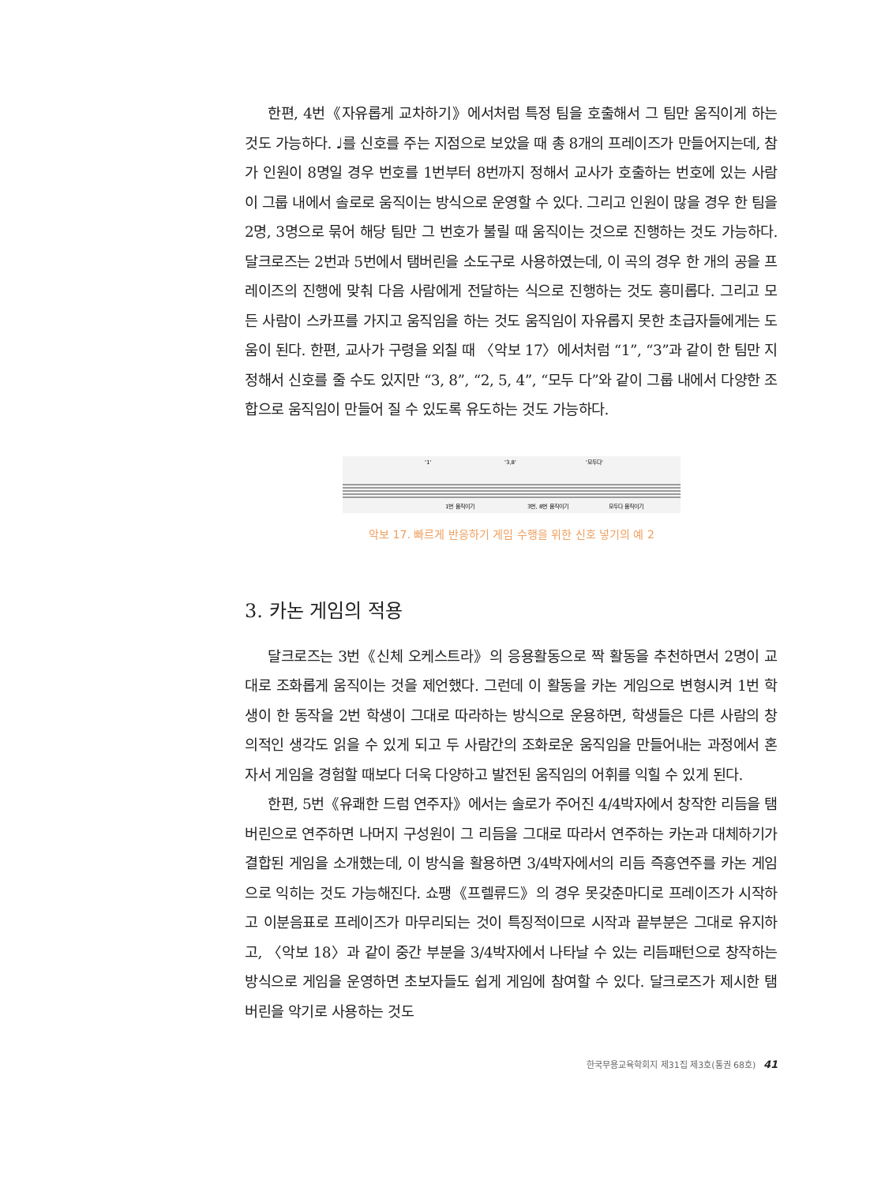한편, 4번《자유롭게 교차하기》에서처럼 특정 팀을 호출해서 그 팀만 움직이게 하는 것도 가능하다. ♩를 신호를 주는 지점으로 보았을 때 총 8개의 프레이즈가 만들어지는데, 참가 인원이 8명일 경우 번호를 1번부터 8번까지 정해서 교사가 호출하는 번호에 있는 사람이 그룹 내에서 솔로로 움직이는 방식으로 운영할 수 있다. 그리고 인원이 많을 경우 한 팀을 2명, 3명으로 묶어 해당 팀만 그 번호가 불릴 때 움직이는 것으로 진행하는 것도 가능하다. 달크로즈는 2번과 5번에서 탬버린을 소도구로 사용하였는데, 이 곡의 경우 한 개의 공을 프레이즈의 진행에 맞춰 다음 사람에게 전달하는 식으로 진행하는 것도 흥미롭다. 그리고 모든 사람이 스카프를 가지고 움직임을 하는 것도 움직임이 자유롭지 못한 초급자들에게는 도움이 된다. 한편, 교사가 구령을 외칠 때 〈악보 17〉에서처럼 “1”, “3”과 같이 한 팀만 지정해서 신호를 줄 수도 있지만 “3, 8”, “2, 5, 4”, “모두 다”와 같이 그룹 내에서 다양한 조합으로 움직임이 만들어 질 수 있도록 유도하는 것도 가능하다.
'1'
'3,8'
'모두다'
1번 움직이기
3번, 8번 움직이기
모두다 움직이기
악보 17. 빠르게 반응하기 게임 수행을 위한 신호 넣기의 예 2
3. 카논 게임의 적용
달크로즈는 3번《신체 오케스트라》의 응용활동으로 짝 활동을 추천하면서 2명이 교대로 조화롭게 움직이는 것을 제언했다. 그런데 이 활동을 카논 게임으로 변형시켜 1번 학생이 한 동작을 2번 학생이 그대로 따라하는 방식으로 운용하면, 학생들은 다른 사람의 창의적인 생각도 읽을 수 있게 되고 두 사람간의 조화로운 움직임을 만들어내는 과정에서 혼자서 게임을 경험할 때보다 더욱 다양하고 발전된 움직임의 어휘를 익힐 수 있게 된다.
한편, 5번《유쾌한 드럼 연주자》에서는 솔로가 주어진 4/4박자에서 창작한 리듬을 탬버린으로 연주하면 나머지 구성원이 그 리듬을 그대로 따라서 연주하는 카논과 대체하기가 결합된 게임을 소개했는데, 이 방식을 활용하면 3/4박자에서의 리듬 즉흥연주를 카논 게임으로 익히는 것도 가능해진다. 쇼팽《프렐류드》의 경우 못갖춘마디로 프레이즈가 시작하고 이분음표로 프레이즈가 마무리되는 것이 특징적이므로 시작과 끝부분은 그대로 유지하고, 〈악보 18〉과 같이 중간 부분을 3/4박자에서 나타날 수 있는 리듬패턴으로 창작하는 방식으로 게임을 운영하면 초보자들도 쉽게 게임에 참여할 수 있다. 달크로즈가 제시한 탬버린을 악기로 사용하는 것도
한국무용교육학회지 제31집 제3호(통권 68호) 41